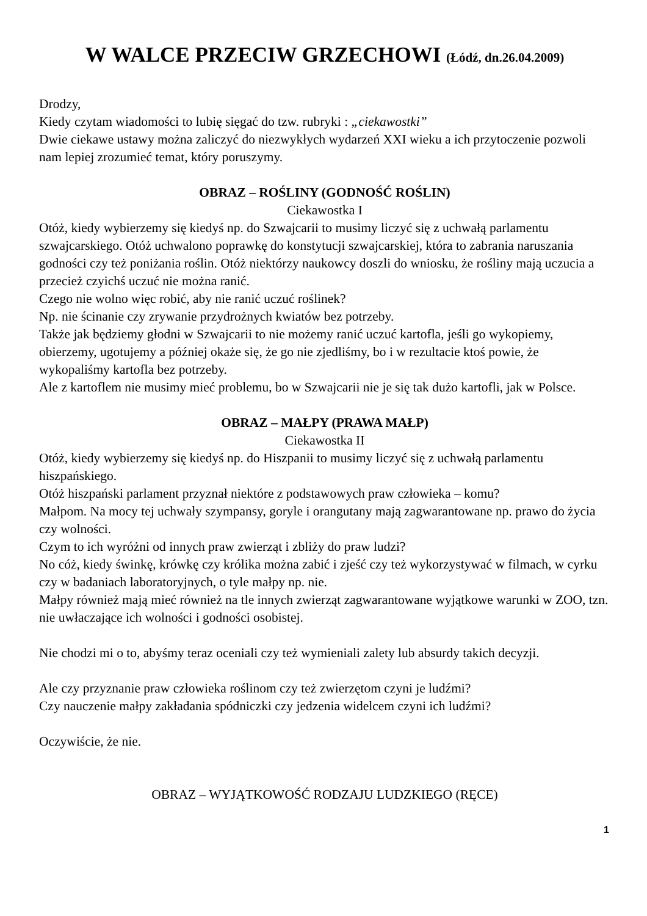W WALCE PRZECIW GRZECHOWI (Łódź, dn.26.04.2009)
Drodzy,
Kiedy czytam wiadomości to lubię sięgać do tzw. rubryki : „ciekawostki”
Dwie ciekawe ustawy można zaliczyć do niezwykłych wydarzeń XXI wieku a ich przytoczenie pozwoli nam lepiej zrozumieć temat, który poruszymy.
OBRAZ – ROŚLINY (GODNOŚĆ ROŚLIN)
Ciekawostka I
Otóż, kiedy wybierzemy się kiedyś np. do Szwajcarii to musimy liczyć się z uchwałą parlamentu szwajcarskiego. Otóż uchwalono poprawkę do konstytucji szwajcarskiej, która to zabrania naruszania godności czy też poniżania roślin. Otóż niektórzy naukowcy doszli do wniosku, że rośliny mają uczucia a przecież czyichś uczuć nie można ranić.
Czego nie wolno więc robić, aby nie ranić uczuć roślinek?
Np. nie ścinanie czy zrywanie przydrożnych kwiatów bez potrzeby.
Także jak będziemy głodni w Szwajcarii to nie możemy ranić uczuć kartofla, jeśli go wykopiemy, obierzemy, ugotujemy a później okaże się, że go nie zjedliśmy, bo i w rezultacie ktoś powie, że wykopaliśmy kartofla bez potrzeby.
Ale z kartoflem nie musimy mieć problemu, bo w Szwajcarii nie je się tak dużo kartofli, jak w Polsce.
OBRAZ – MAŁPY (PRAWA MAŁP)
Ciekawostka II
Otóż, kiedy wybierzemy się kiedyś np. do Hiszpanii to musimy liczyć się z uchwałą parlamentu hiszpańskiego.
Otóż hiszpański parlament przyznał niektóre z podstawowych praw człowieka – komu?
Małpom. Na mocy tej uchwały szympansy, goryle i orangutany mają zagwarantowane np. prawo do życia czy wolności.
Czym to ich wyróżni od innych praw zwierząt i zbliży do praw ludzi?
No cóż, kiedy świnkę, krówkę czy królika można zabić i zjeść czy też wykorzystywać w filmach, w cyrku czy w badaniach laboratoryjnych, o tyle małpy np. nie.
Małpy również mają mieć również na tle innych zwierząt zagwarantowane wyjątkowe warunki w ZOO, tzn. nie uwłaczające ich wolności i godności osobistej.
Nie chodzi mi o to, abyśmy teraz oceniali czy też wymieniali zalety lub absurdy takich decyzji.
Ale czy przyznanie praw człowieka roślinom czy też zwierzętom czyni je ludźmi?
Czy nauczenie małpy zakładania spódniczki czy jedzenia widelcem czyni ich ludźmi?
Oczywiście, że nie.
OBRAZ – WYJĄTKOWOŚĆ RODZAJU LUDZKIEGO (RĘCE)
1